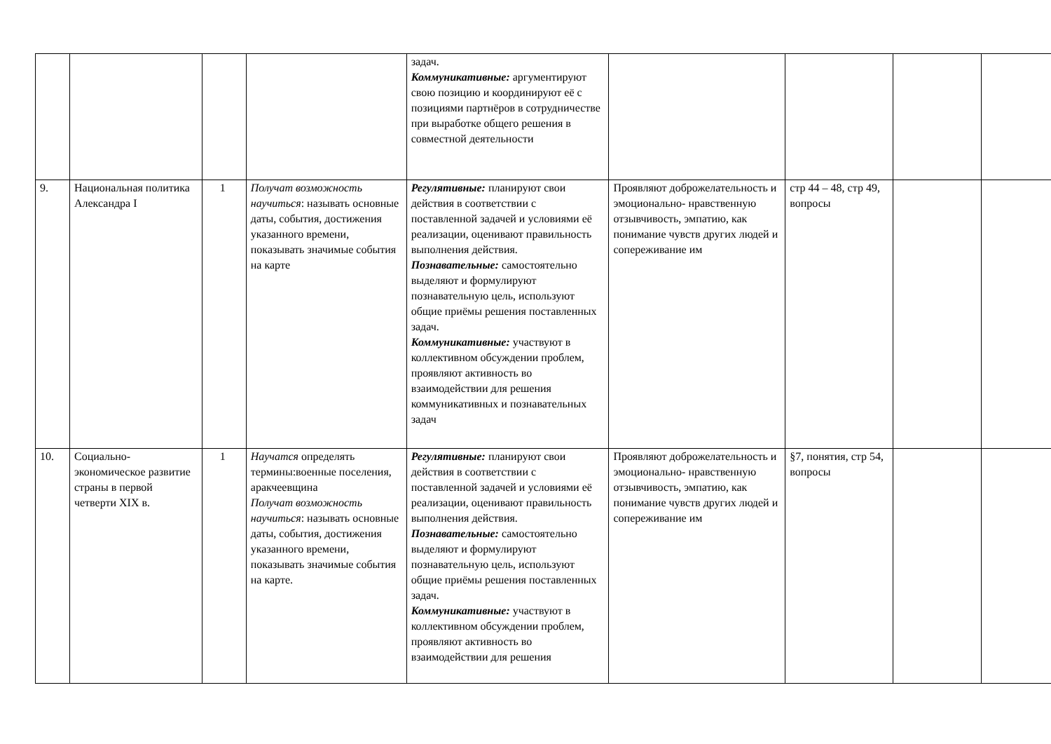| | | | | задач. Коммуникативные: аргументируют свою позицию и координируют её с позициями партнёров в сотрудничестве при выработке общего решения в совместной деятельности | | | | |
| 9. | Национальная политика Александра I | 1 | Получат возможность научиться : называть основные даты, события, достижения указанного времени, показывать значимые события на карте | Регулятивные: планируют свои действия в соответствии с поставленной задачей и условиями её реализации, оценивают правильность выполнения действия. Познавательные: самостоятельно выделяют и формулируют познавательную цель, используют общие приёмы решения поставленных задач. Коммуникативные: участвуют в коллективном обсуждении проблем, проявляют активность во взаимодействии для решения коммуникативных и познавательных задач | Проявляют доброжелательность и эмоционально- нравственную отзывчивость, эмпатию, как понимание чувств других людей и сопереживание им | стр 44 – 48, стр 49, вопросы | | |
| 10. | Социально-экономическое развитие страны в первой четверти XIX в. | 1 | Научатся определять термины:военные поселения, аракчеевщина Получат возможность научиться : называть основные даты, события, достижения указанного времени, показывать значимые события на карте. | Регулятивные: планируют свои действия в соответствии с поставленной задачей и условиями её реализации, оценивают правильность выполнения действия. Познавательные: самостоятельно выделяют и формулируют познавательную цель, используют общие приёмы решения поставленных задач. Коммуникативные: участвуют в коллективном обсуждении проблем, проявляют активность во взаимодействии для решения | Проявляют доброжелательность и эмоционально- нравственную отзывчивость, эмпатию, как понимание чувств других людей и сопереживание им | §7, понятия, стр 54, вопросы | | |